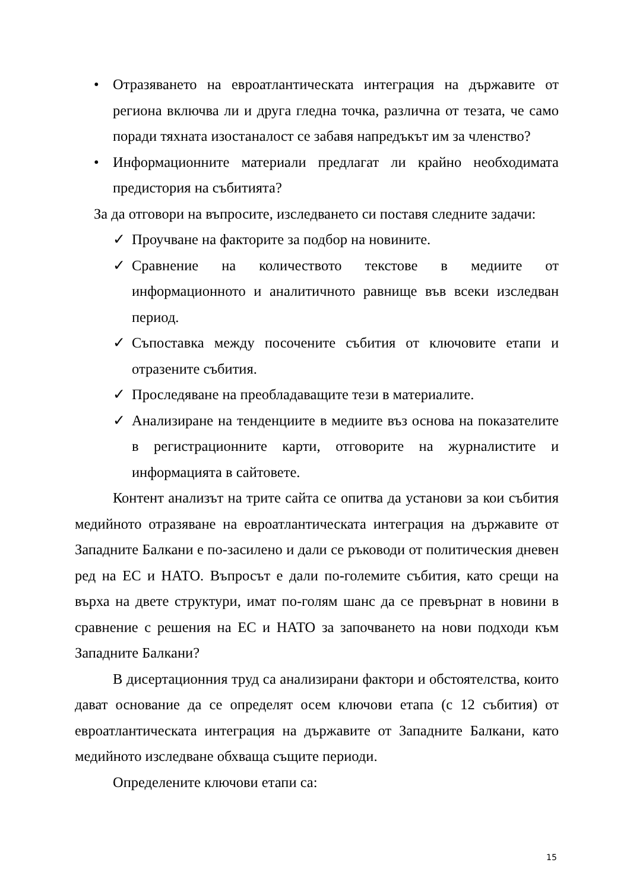• Отразяването на евроатлантическата интеграция на държавите от региона включва ли и друга гледна точка, различна от тезата, че само поради тяхната изостаналост се забавя напредъкът им за членство?
• Информационните материали предлагат ли крайно необходимата предистория на събитията?
За да отговори на въпросите, изследването си поставя следните задачи:
✓ Проучване на факторите за подбор на новините.
✓ Сравнение на количеството текстове в медиите от информационното и аналитичното равнище във всеки изследван период.
✓ Съпоставка между посочените събития от ключовите етапи и отразените събития.
✓ Проследяване на преобладаващите тези в материалите.
✓ Анализиране на тенденциите в медиите въз основа на показателите в регистрационните карти, отговорите на журналистите и информацията в сайтовете.
Контент анализът на трите сайта се опитва да установи за кои събития медийното отразяване на евроатлантическата интеграция на държавите от Западните Балкани е по-засилено и дали се ръководи от политическия дневен ред на ЕС и НАТО. Въпросът е дали по-големите събития, като срещи на върха на двете структури, имат по-голям шанс да се превърнат в новини в сравнение с решения на ЕС и НАТО за започването на нови подходи към Западните Балкани?
В дисертационния труд са анализирани фактори и обстоятелства, които дават основание да се определят осем ключови етапа (с 12 събития) от евроатлантическата интеграция на държавите от Западните Балкани, като медийното изследване обхваща същите периоди.
Определените ключови етапи са:
15